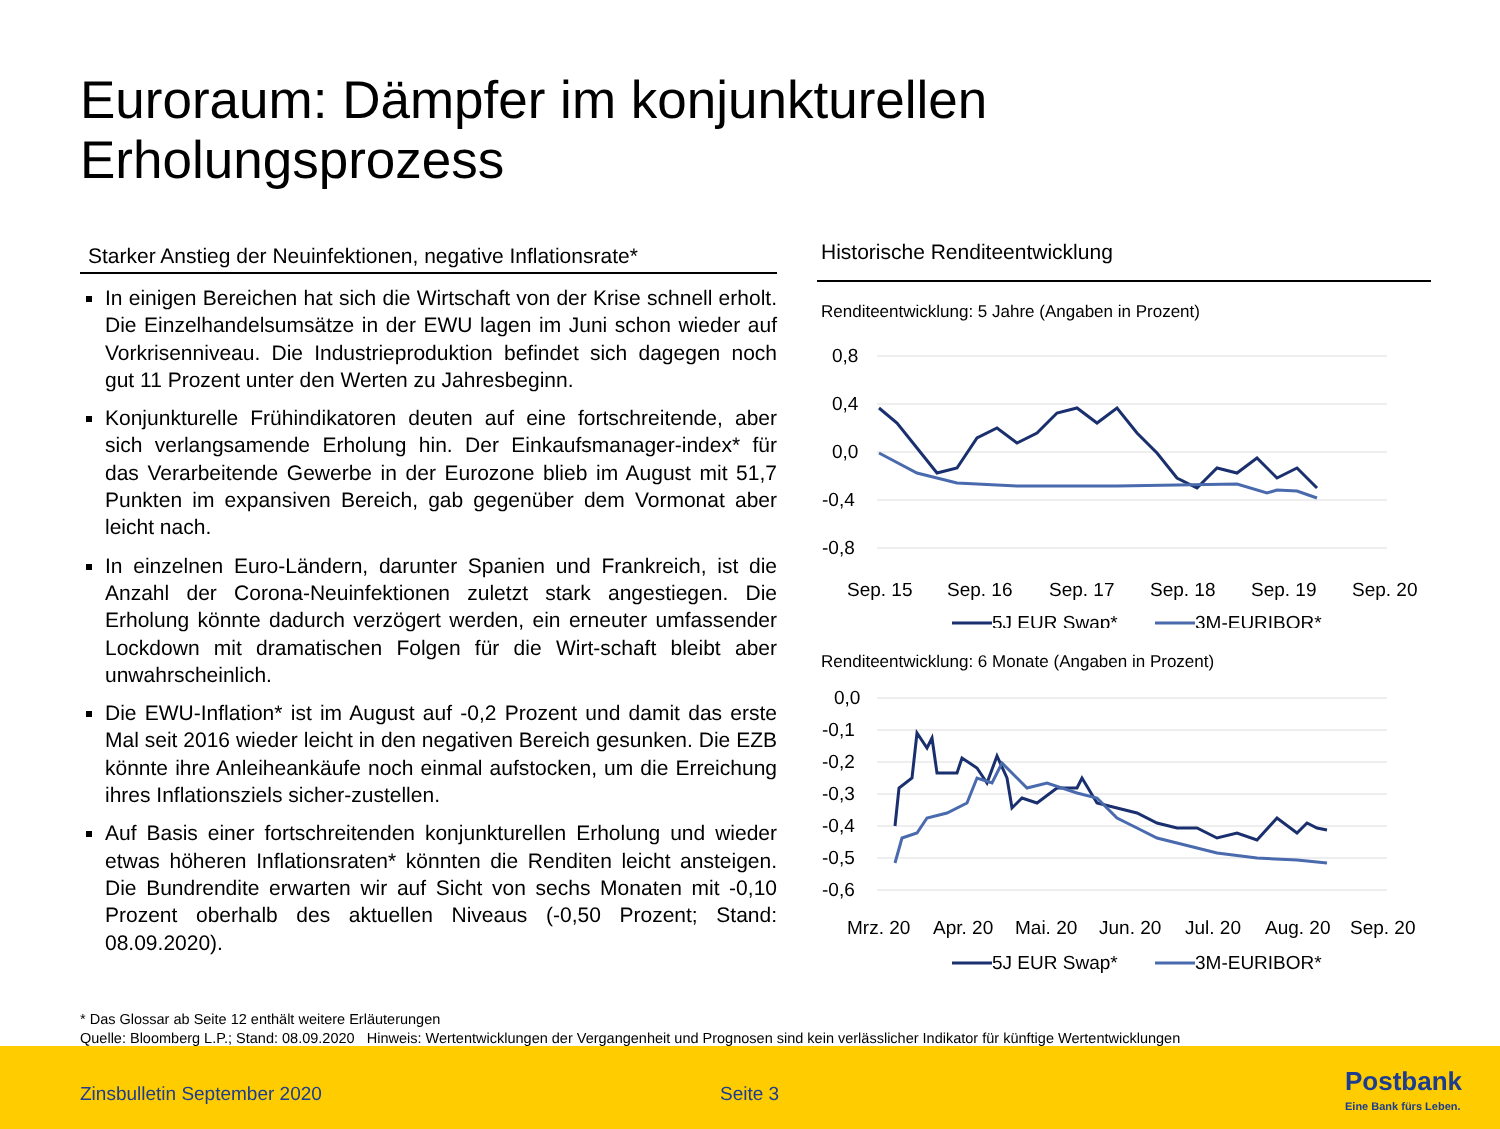Euroraum: Dämpfer im konjunkturellen
Erholungsprozess
Starker Anstieg der Neuinfektionen, negative Inflationsrate*
In einigen Bereichen hat sich die Wirtschaft von der Krise schnell erholt. Die Einzelhandelsumsätze in der EWU lagen im Juni schon wieder auf Vorkrisenniveau. Die Industrieproduktion befindet sich dagegen noch gut 11 Prozent unter den Werten zu Jahresbeginn.
Konjunkturelle Frühindikatoren deuten auf eine fortschreitende, aber sich verlangsamende Erholung hin. Der Einkaufsmanager-index* für das Verarbeitende Gewerbe in der Eurozone blieb im August mit 51,7 Punkten im expansiven Bereich, gab gegenüber dem Vormonat aber leicht nach.
In einzelnen Euro-Ländern, darunter Spanien und Frankreich, ist die Anzahl der Corona-Neuinfektionen zuletzt stark angestiegen. Die Erholung könnte dadurch verzögert werden, ein erneuter umfassender Lockdown mit dramatischen Folgen für die Wirt-schaft bleibt aber unwahrscheinlich.
Die EWU-Inflation* ist im August auf -0,2 Prozent und damit das erste Mal seit 2016 wieder leicht in den negativen Bereich gesunken. Die EZB könnte ihre Anleiheankäufe noch einmal aufstocken, um die Erreichung ihres Inflationsziels sicher-zustellen.
Auf Basis einer fortschreitenden konjunkturellen Erholung und wieder etwas höheren Inflationsraten* könnten die Renditen leicht ansteigen. Die Bundrendite erwarten wir auf Sicht von sechs Monaten mit -0,10 Prozent oberhalb des aktuellen Niveaus (-0,50 Prozent; Stand: 08.09.2020).
Historische Renditeentwicklung
Renditeentwicklung: 5 Jahre (Angaben in Prozent)
0,8
0,4
0,0
-0,4
-0,8
Sep. 15
Sep. 16
Sep. 17
Sep. 18
Sep. 19
Sep. 20
5J EUR Swap*
3M-EURIBOR*
Renditeentwicklung: 6 Monate (Angaben in Prozent)
0,0
-0,1
-0,2
-0,3
-0,4
-0,5
-0,6
Mrz. 20
Apr. 20
Mai. 20
Jun. 20
Jul. 20
Aug. 20
Sep. 20
5J EUR Swap*
3M-EURIBOR*
* Das Glossar ab Seite 12 enthält weitere Erläuterungen
Quelle: Bloomberg L.P.; Stand: 08.09.2020 Hinweis: Wertentwicklungen der Vergangenheit und Prognosen sind kein verlässlicher Indikator für künftige Wertentwicklungen
Zinsbulletin September 2020 Seite 3 Postbank
Eine Bank fürs Leben.